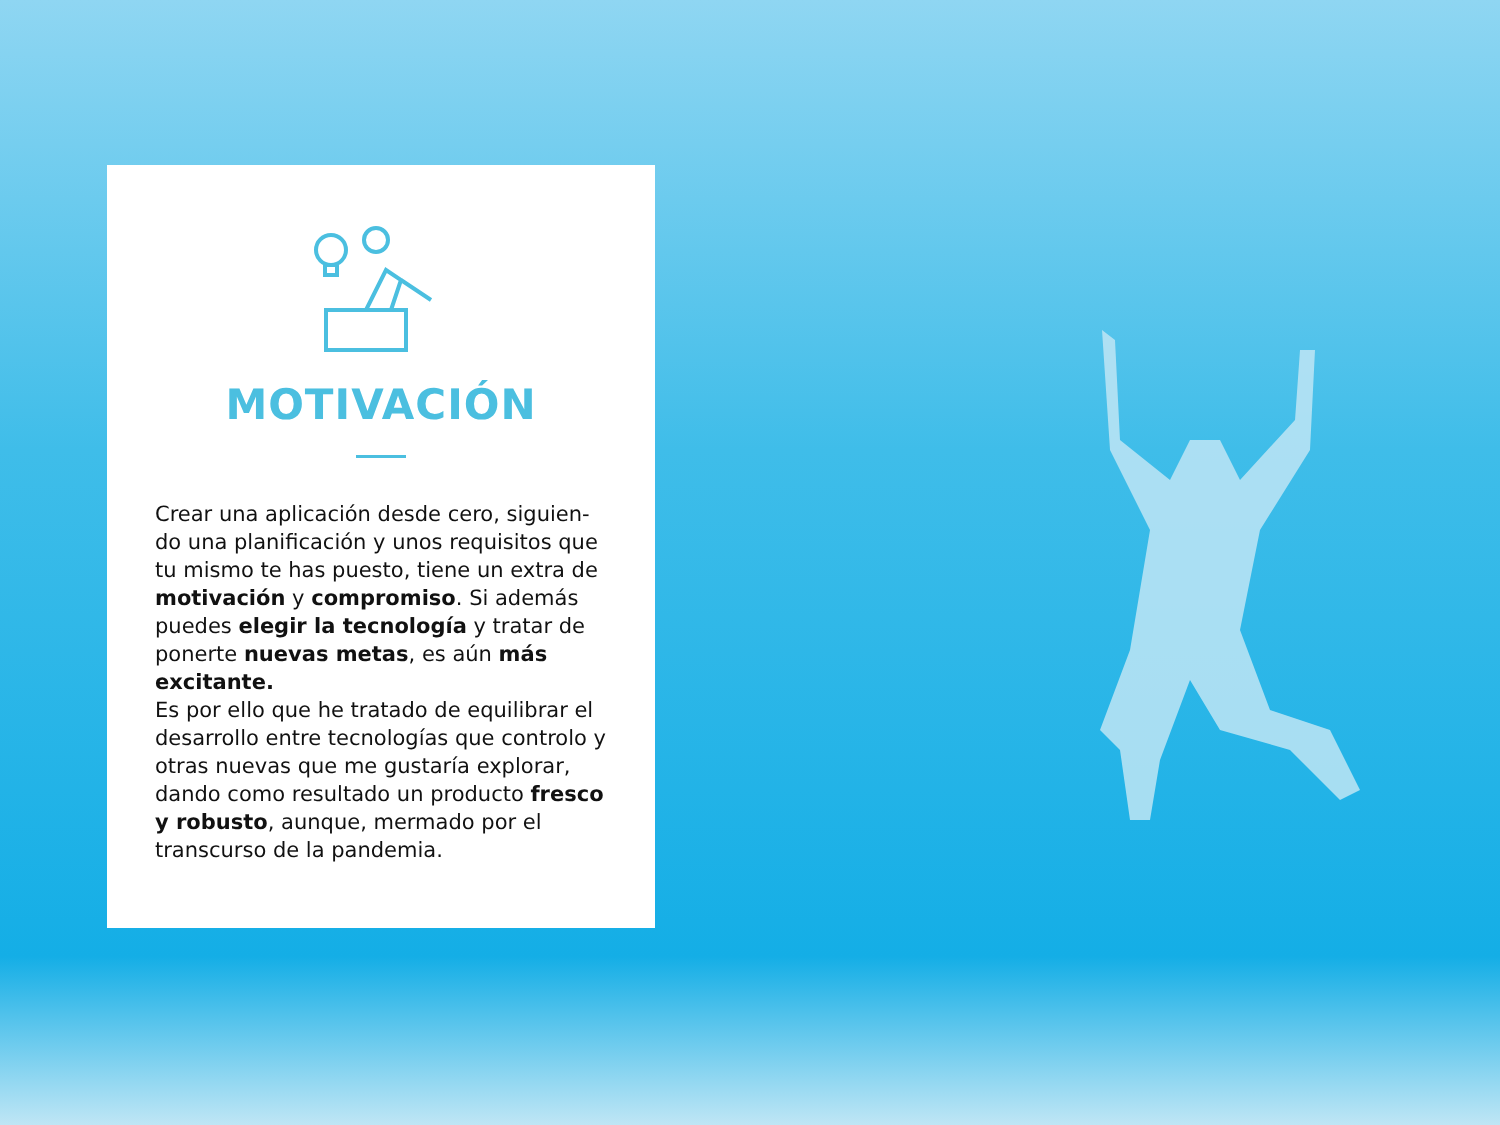MOTIVACIÓN
Crear una aplicación desde cero, siguien-do una planificación y unos requisitos que tu mismo te has puesto, tiene un extra de motivación y compromiso. Si además puedes elegir la tecnología y tratar de ponerte nuevas metas, es aún más excitante.
Es por ello que he tratado de equilibrar el desarrollo entre tecnologías que controlo y otras nuevas que me gustaría explorar, dando como resultado un producto fresco y robusto, aunque, mermado por el transcurso de la pandemia.